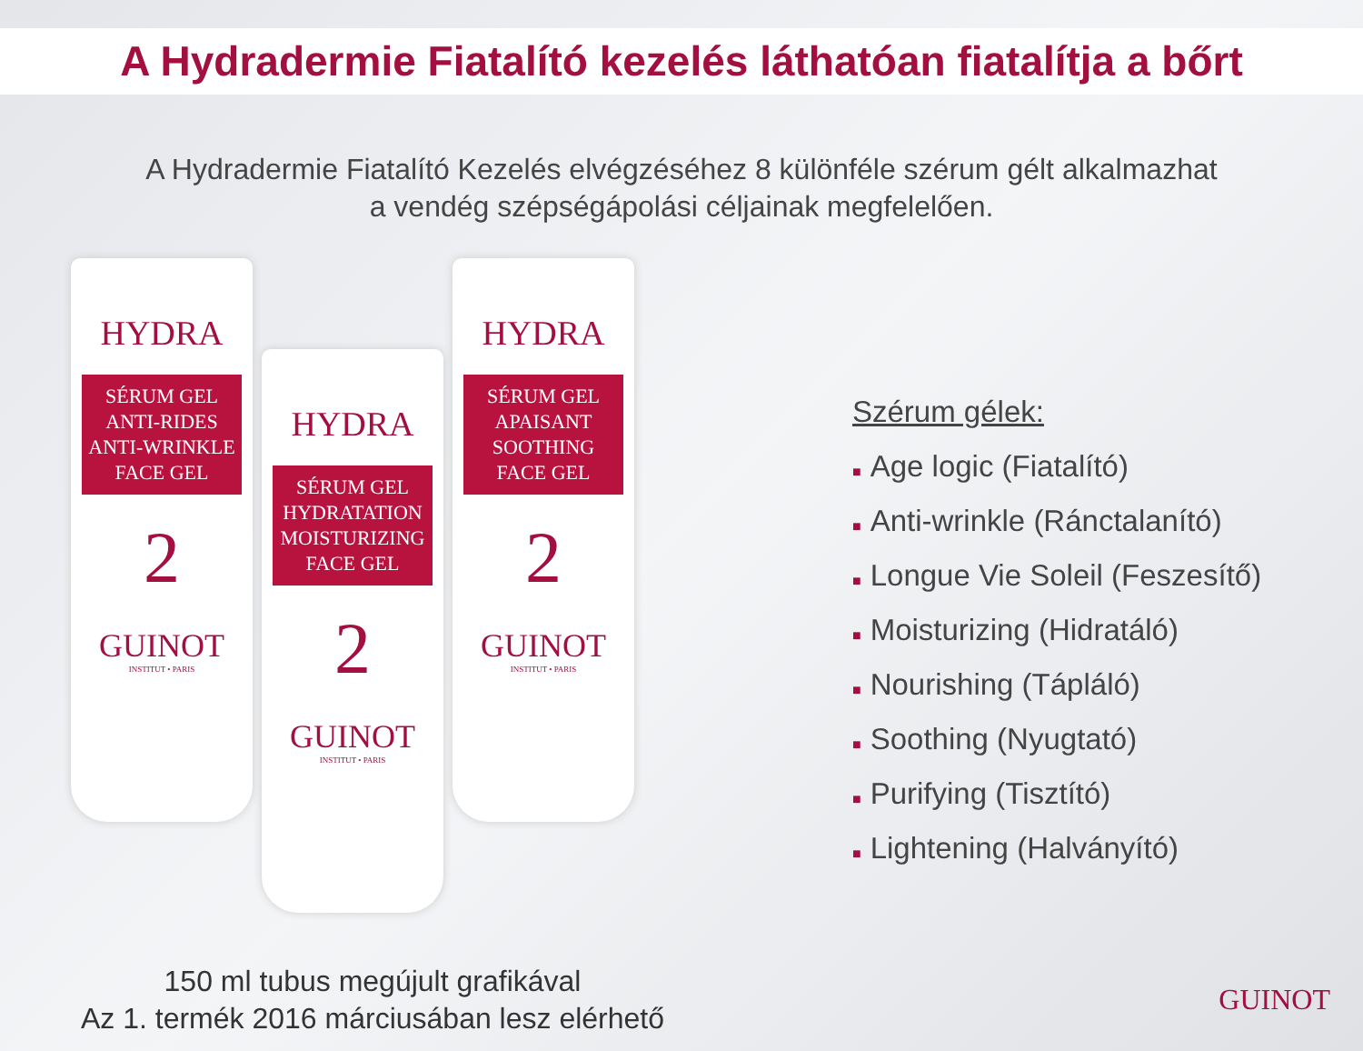A Hydradermie Fiatalító kezelés láthatóan fiatalítja a bőrt
A Hydradermie Fiatalító Kezelés elvégzéséhez 8 különféle szérum gélt alkalmazhat
a vendég szépségápolási céljainak megfelelően.
HYDRA
SÉRUM GEL
ANTI-RIDES
ANTI-WRINKLE
FACE GEL
2
GUINOT
INSTITUT • PARIS
HYDRA
SÉRUM GEL
HYDRATATION
MOISTURIZING
FACE GEL
2
GUINOT
INSTITUT • PARIS
HYDRA
SÉRUM GEL
APAISANT
SOOTHING
FACE GEL
2
GUINOT
INSTITUT • PARIS
Szérum gélek:
■ Age logic (Fiatalító)
■ Anti-wrinkle (Ránctalanító)
■ Longue Vie Soleil (Feszesítő)
■ Moisturizing (Hidratáló)
■ Nourishing (Tápláló)
■ Soothing (Nyugtató)
■ Purifying (Tisztító)
■ Lightening (Halványító)
150 ml tubus megújult grafikával
Az 1. termék 2016 márciusában lesz elérhető
GUINOT